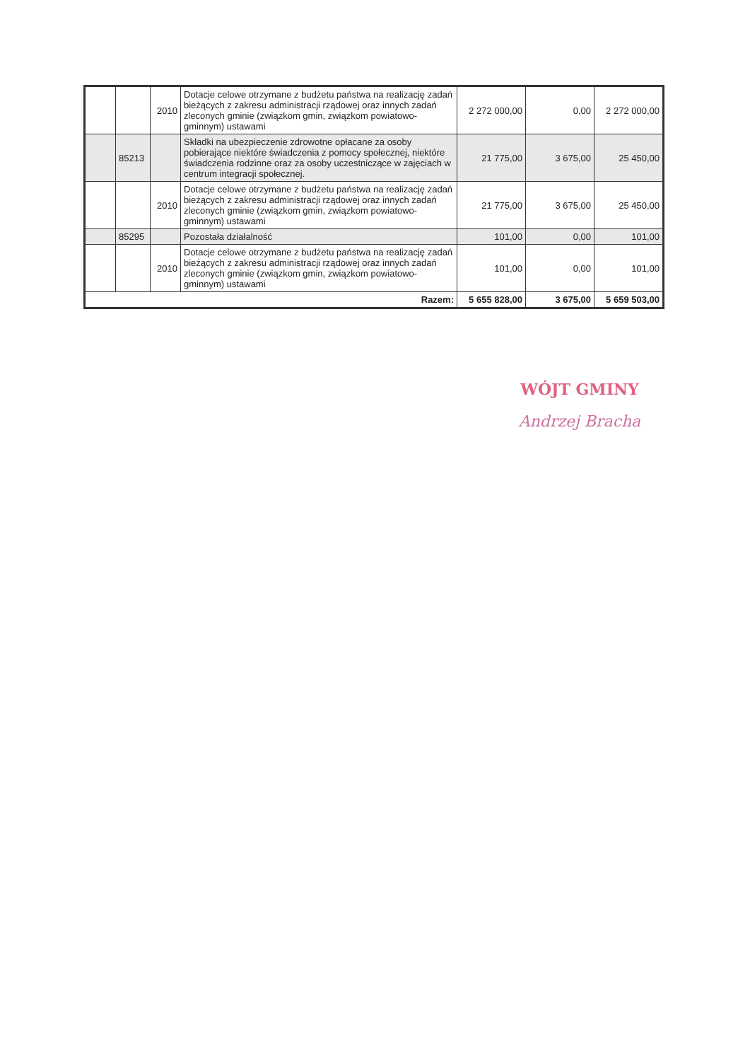| | | 2010 | Dotacje celowe otrzymane z budżetu państwa na realizację zadań bieżących z zakresu administracji rządowej oraz innych zadań zleconych gminie (związkom gmin, związkom powiatowo-gminnym) ustawami | 2 272 000,00 | 0,00 | 2 272 000,00 |
| | 85213 | | Składki na ubezpieczenie zdrowotne opłacane za osoby pobierające niektóre świadczenia z pomocy społecznej, niektóre świadczenia rodzinne oraz za osoby uczestniczące w zajęciach w centrum integracji społecznej. | 21 775,00 | 3 675,00 | 25 450,00 |
| | | 2010 | Dotacje celowe otrzymane z budżetu państwa na realizację zadań bieżących z zakresu administracji rządowej oraz innych zadań zleconych gminie (związkom gmin, związkom powiatowo-gminnym) ustawami | 21 775,00 | 3 675,00 | 25 450,00 |
| | 85295 | | Pozostała działalność | 101,00 | 0,00 | 101,00 |
| | | 2010 | Dotacje celowe otrzymane z budżetu państwa na realizację zadań bieżących z zakresu administracji rządowej oraz innych zadań zleconych gminie (związkom gmin, związkom powiatowo-gminnym) ustawami | 101,00 | 0,00 | 101,00 |
| Razem: | | | | 5 655 828,00 | 3 675,00 | 5 659 503,00 |
WÓJT GMINY
Andrzej Bracha